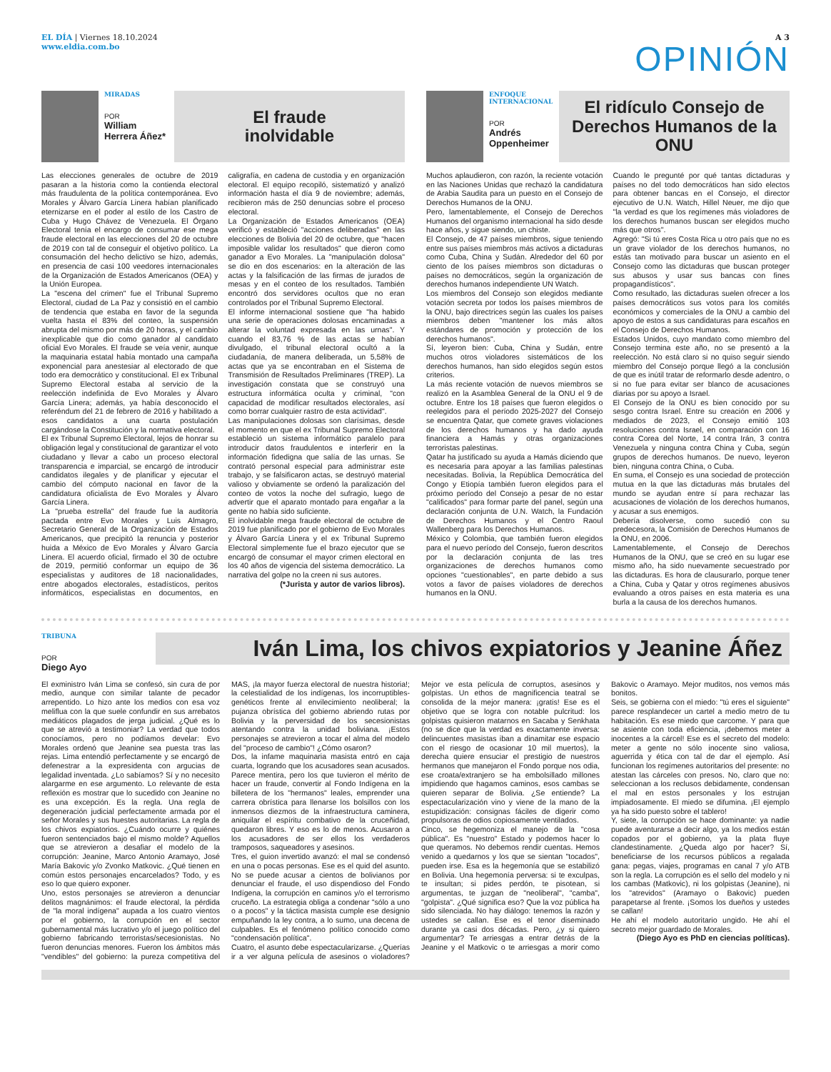EL DÍA | Viernes 18.10.2024
www.eldia.com.bo
A 3
OPINIÓN
MIRADAS
POR
William Herrera Áñez*
El fraude
inolvidable
Las elecciones generales de octubre de 2019 pasaran a la historia como la contienda electoral más fraudulenta de la política contemporánea. Evo Morales y Álvaro García Linera habían planificado eternizarse en el poder al estilo de los Castro de Cuba y Hugo Chávez de Venezuela. El Órgano Electoral tenía el encargo de consumar ese mega fraude electoral en las elecciones del 20 de octubre de 2019 con tal de conseguir el objetivo político. La consumación del hecho delictivo se hizo, además, en presencia de casi 100 veedores internacionales de la Organización de Estados Americanos (OEA) y la Unión Europea.
La "escena del crimen" fue el Tribunal Supremo Electoral, ciudad de La Paz y consistió en el cambio de tendencia que estaba en favor de la segunda vuelta hasta el 83% del conteo, la suspensión abrupta del mismo por más de 20 horas, y el cambio inexplicable que dio como ganador al candidato oficial Evo Morales. El fraude se veía venir, aunque la maquinaria estatal había montado una campaña exponencial para anestesiar al electorado de que todo era democrático y constitucional. El ex Tribunal Supremo Electoral estaba al servicio de la reelección indefinida de Evo Morales y Álvaro García Linera; además, ya había desconocido el referéndum del 21 de febrero de 2016 y habilitado a esos candidatos a una cuarta postulación cargándose la Constitución y la normativa electoral.
El ex Tribunal Supremo Electoral, lejos de honrar su obligación legal y constitucional de garantizar el voto ciudadano y llevar a cabo un proceso electoral transparencia e imparcial, se encargó de introducir candidatos ilegales y de planificar y ejecutar el cambio del cómputo nacional en favor de la candidatura oficialista de Evo Morales y Álvaro García Linera.
La "prueba estrella" del fraude fue la auditoría pactada entre Evo Morales y Luis Almagro, Secretario General de la Organización de Estados Americanos, que precipitó la renuncia y posterior huida a México de Evo Morales y Álvaro García Linera. El acuerdo oficial, firmado el 30 de octubre de 2019, permitió conformar un equipo de 36 especialistas y auditores de 18 nacionalidades, entre abogados electorales, estadísticos, peritos informáticos, especialistas en documentos, en caligrafía, en cadena de custodia y en organización electoral. El equipo recopiló, sistematizó y analizó información hasta el día 9 de noviembre; además, recibieron más de 250 denuncias sobre el proceso electoral.
La Organización de Estados Americanos (OEA) verificó y estableció "acciones deliberadas" en las elecciones de Bolivia del 20 de octubre, que "hacen imposible validar los resultados" que dieron como ganador a Evo Morales. La "manipulación dolosa" se dio en dos escenarios: en la alteración de las actas y la falsificación de las firmas de jurados de mesas y en el conteo de los resultados. También encontró dos servidores ocultos que no eran controlados por el Tribunal Supremo Electoral.
El informe internacional sostiene que "ha habido una serie de operaciones dolosas encaminadas a alterar la voluntad expresada en las urnas". Y cuando el 83,76 % de las actas se habían divulgado, el tribunal electoral ocultó a la ciudadanía, de manera deliberada, un 5,58% de actas que ya se encontraban en el Sistema de Transmisión de Resultados Preliminares (TREP). La investigación constata que se construyó una estructura informática oculta y criminal, "con capacidad de modificar resultados electorales, así como borrar cualquier rastro de esta actividad".
Las manipulaciones dolosas son clarísimas, desde el momento en que el ex Tribunal Supremo Electoral estableció un sistema informático paralelo para introducir datos fraudulentos e interferir en la información fidedigna que salía de las urnas. Se contrató personal especial para administrar este trabajo, y se falsificaron actas, se destruyó material valioso y obviamente se ordenó la paralización del conteo de votos la noche del sufragio, luego de advertir que el aparato montado para engañar a la gente no había sido suficiente.
El inolvidable mega fraude electoral de octubre de 2019 fue planificado por el gobierno de Evo Morales y Álvaro García Linera y el ex Tribunal Supremo Electoral simplemente fue el brazo ejecutor que se encargó de consumar el mayor crimen electoral en los 40 años de vigencia del sistema democrático. La narrativa del golpe no la creen ni sus autores.
(*Jurista y autor de varios libros).
ENFOQUE INTERNACIONAL
POR
Andrés Oppenheimer
El ridículo Consejo de Derechos Humanos de la ONU
Muchos aplaudieron, con razón, la reciente votación en las Naciones Unidas que rechazó la candidatura de Arabia Saudita para un puesto en el Consejo de Derechos Humanos de la ONU.
Pero, lamentablemente, el Consejo de Derechos Humanos del organismo internacional ha sido desde hace años, y sigue siendo, un chiste.
El Consejo, de 47 países miembros, sigue teniendo entre sus países miembros más activos a dictaduras como Cuba, China y Sudán. Alrededor del 60 por ciento de los países miembros son dictaduras o países no democráticos, según la organización de derechos humanos independiente UN Watch.
Los miembros del Consejo son elegidos mediante votación secreta por todos los países miembros de la ONU, bajo directrices según las cuales los países miembros deben "mantener los más altos estándares de promoción y protección de los derechos humanos".
Sí, leyeron bien: Cuba, China y Sudán, entre muchos otros violadores sistemáticos de los derechos humanos, han sido elegidos según estos criterios.
La más reciente votación de nuevos miembros se realizó en la Asamblea General de la ONU el 9 de octubre. Entre los 18 países que fueron elegidos o reelegidos para el período 2025-2027 del Consejo se encuentra Qatar, que comete graves violaciones de los derechos humanos y ha dado ayuda financiera a Hamás y otras organizaciones terroristas palestinas.
Qatar ha justificado su ayuda a Hamás diciendo que es necesaria para apoyar a las familias palestinas necesitadas. Bolivia, la República Democrática del Congo y Etiopía también fueron elegidos para el próximo período del Consejo a pesar de no estar "calificados" para formar parte del panel, según una declaración conjunta de U.N. Watch, la Fundación de Derechos Humanos y el Centro Raoul Wallenberg para los Derechos Humanos.
México y Colombia, que también fueron elegidos para el nuevo período del Consejo, fueron descritos por la declaración conjunta de las tres organizaciones de derechos humanos como opciones "cuestionables", en parte debido a sus votos a favor de países violadores de derechos humanos en la ONU.
Cuando le pregunté por qué tantas dictaduras y países no del todo democráticos han sido electos para obtener bancas en el Consejo, el director ejecutivo de U.N. Watch, Hillel Neuer, me dijo que "la verdad es que los regímenes más violadores de los derechos humanos buscan ser elegidos mucho más que otros".
Agregó: "Si tú eres Costa Rica u otro país que no es un grave violador de los derechos humanos, no estás tan motivado para buscar un asiento en el Consejo como las dictaduras que buscan proteger sus abusos y usar sus bancas con fines propagandísticos".
Como resultado, las dictaduras suelen ofrecer a los países democráticos sus votos para los comités económicos y comerciales de la ONU a cambio del apoyo de estos a sus candidaturas para escaños en el Consejo de Derechos Humanos.
Estados Unidos, cuyo mandato como miembro del Consejo termina este año, no se presentó a la reelección. No está claro si no quiso seguir siendo miembro del Consejo porque llegó a la conclusión de que es inútil tratar de reformarlo desde adentro, o si no fue para evitar ser blanco de acusaciones diarias por su apoyo a Israel.
El Consejo de la ONU es bien conocido por su sesgo contra Israel. Entre su creación en 2006 y mediados de 2023, el Consejo emitió 103 resoluciones contra Israel, en comparación con 16 contra Corea del Norte, 14 contra Irán, 3 contra Venezuela y ninguna contra China y Cuba, según grupos de derechos humanos. De nuevo, leyeron bien, ninguna contra China, o Cuba.
En suma, el Consejo es una sociedad de protección mutua en la que las dictaduras más brutales del mundo se ayudan entre sí para rechazar las acusaciones de violación de los derechos humanos, y acusar a sus enemigos.
Debería disolverse, como sucedió con su predecesora, la Comisión de Derechos Humanos de la ONU, en 2006.
Lamentablemente, el Consejo de Derechos Humanos de la ONU, que se creó en su lugar ese mismo año, ha sido nuevamente secuestrado por las dictaduras. Es hora de clausurarlo, porque tener a China, Cuba y Qatar y otros regímenes abusivos evaluando a otros países en esta materia es una burla a la causa de los derechos humanos.
TRIBUNA
POR
Diego Ayo
Iván Lima, los chivos expiatorios y Jeanine Áñez
El exministro Iván Lima se confesó, sin cura de por medio, aunque con similar talante de pecador arrepentido. Lo hizo ante los medios con esa voz meliflua con la que suele confundir en sus arrebatos mediáticos plagados de jerga judicial. ¿Qué es lo que se atrevió a testimoniar? La verdad que todos conocíamos, pero no podíamos develar: Evo Morales ordenó que Jeanine sea puesta tras las rejas. Lima entendió perfectamente y se encargó de defenestrar a la expresidenta con argucias de legalidad inventada. ¿Lo sabíamos? Sí y no necesito alargarme en ese argumento. Lo relevante de esta reflexión es mostrar que lo sucedido con Jeanine no es una excepción. Es la regla. Una regla de degeneración judicial perfectamente armada por el señor Morales y sus huestes autoritarias. La regla de los chivos expiatorios. ¿Cuándo ocurre y quiénes fueron sentenciados bajo el mismo molde? Aquellos que se atrevieron a desafiar el modelo de la corrupción: Jeanine, Marco Antonio Aramayo, José María Bakovic y/o Zvonko Matkovic. ¿Qué tienen en común estos personajes encarcelados? Todo, y es eso lo que quiero exponer.
Uno, estos personajes se atrevieron a denunciar delitos magnánimos: el fraude electoral, la pérdida de "la moral indígena" aupada a los cuatro vientos por el gobierno, la corrupción en el sector gubernamental más lucrativo y/o el juego político del gobierno fabricando terroristas/secesionistas. No fueron denuncias menores. Fueron los ámbitos más "vendibles" del gobierno: la pureza competitiva del MAS, ¡la mayor fuerza electoral de nuestra historia!; la celestialidad de los indígenas, los incorruptibles-genéticos frente al envilecimiento neoliberal; la pujanza obrística del gobierno abriendo rutas por Bolivia y la perversidad de los secesionistas atentando contra la unidad boliviana. ¡Estos personajes se atrevieron a tocar el alma del modelo del "proceso de cambio"! ¿Cómo osaron?
Dos, la infame maquinaria masista entró en caja cuarta, logrando que los acusadores sean acusados. Parece mentira, pero los que tuvieron el mérito de hacer un fraude, convertir al Fondo Indígena en la billetera de los "hermanos" leales, emprender una carrera obrística para llenarse los bolsillos con los inmensos diezmos de la infraestructura caminera, aniquilar el espíritu combativo de la cruceñidad, quedaron libres. Y eso es lo de menos. Acusaron a los acusadores de ser ellos los verdaderos tramposos, saqueadores y asesinos.
Tres, el guion invertido avanzó: el mal se condensó en una o pocas personas. Ese es el quid del asunto. No se puede acusar a cientos de bolivianos por denunciar el fraude, el uso dispendioso del Fondo Indígena, la corrupción en caminos y/o el terrorismo cruceño. La estrategia obliga a condenar "sólo a uno o a pocos" y la táctica masista cumple ese designio empuñando la ley contra, a lo sumo, una decena de culpables. Es el fenómeno político conocido como "condensación política".
Cuatro, el asunto debe espectacularizarse. ¿Querías ir a ver alguna película de asesinos o violadores? Mejor ve esta película de corruptos, asesinos y golpistas. Un ethos de magnificencia teatral se consolida de la mejor manera: ¡gratis! Ese es el objetivo que se logra con notable pulcritud: los golpistas quisieron matarnos en Sacaba y Senkhata (no se dice que la verdad es exactamente inversa: delincuentes masistas iban a dinamitar ese espacio con el riesgo de ocasionar 10 mil muertos), la derecha quiere ensuciar el prestigio de nuestros hermanos que manejaron el Fondo porque nos odia, ese croata/extranjero se ha embolsillado millones impidiendo que hagamos caminos, esos cambas se quieren separar de Bolivia. ¿Se entiende? La espectacularización vino y viene de la mano de la estupidización: consignas fáciles de digerir como propulsoras de odios copiosamente ventilados.
Cinco, se hegemoniza el manejo de la "cosa pública". Es "nuestro" Estado y podemos hacer lo que queramos. No debemos rendir cuentas. Hemos venido a quedarnos y los que se sientan "tocados", pueden irse. Esa es la hegemonía que se estabilizó en Bolivia. Una hegemonía perversa: si te exculpas, te insultan; si pides perdón, te pisotean, si argumentas, te juzgan de "neoliberal", "camba", "golpista". ¿Qué significa eso? Que la voz pública ha sido silenciada. No hay diálogo: tenemos la razón y ustedes se callan. Ese es el tenor diseminado durante ya casi dos décadas. Pero, ¿y si quiero argumentar? Te arriesgas a entrar detrás de la Jeanine y el Matkovic o te arriesgas a morir como Bakovic o Aramayo. Mejor muditos, nos vemos más bonitos.
Seis, se gobierna con el miedo: "tú eres el siguiente" parece resplandecer un cartel a medio metro de tu habitación. Es ese miedo que carcome. Y para que se asiente con toda eficiencia, ¡debemos meter a inocentes a la cárcel! Ese es el secreto del modelo: meter a gente no sólo inocente sino valiosa, aguerrida y ética con tal de dar el ejemplo. Así funcionan los regímenes autoritarios del presente: no atestan las cárceles con presos. No, claro que no: seleccionan a los reclusos debidamente, condensan el mal en estos personales y los estrujan impiadosamente. El miedo se difumina. ¡El ejemplo ya ha sido puesto sobre el tablero!
Y, siete, la corrupción se hace dominante: ya nadie puede aventurarse a decir algo, ya los medios están copados por el gobierno, ya la plata fluye clandestinamente. ¿Queda algo por hacer? Sí, beneficiarse de los recursos públicos a regalada gana: pegas, viajes, programas en canal 7 y/o ATB son la regla. La corrupción es el sello del modelo y ni los cambas (Matkovic), ni los golpistas (Jeanine), ni los "atrevidos" (Aramayo o Bakovic) pueden parapetarse al frente. ¡Somos los dueños y ustedes se callan!
He ahí el modelo autoritario ungido. He ahí el secreto mejor guardado de Morales.
(Diego Ayo es PhD en ciencias políticas).